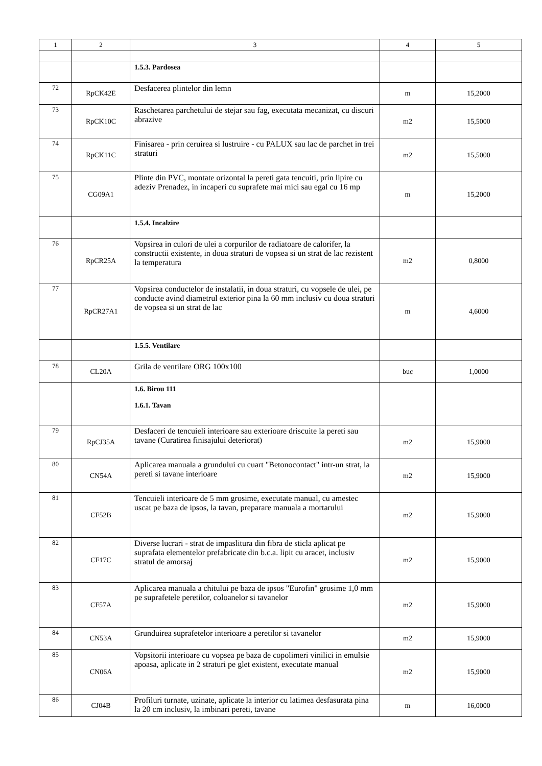| 1 | 2 | 3 | 4 | 5 |
| --- | --- | --- | --- | --- |
| | | 1.5.3. Pardosea | | |
| 72 | RpCK42E | Desfacerea plintelor din lemn | m | 15,2000 |
| 73 | RpCK10C | Raschetarea parchetului de stejar sau fag, executata mecanizat, cu discuri abrazive | m2 | 15,5000 |
| 74 | RpCK11C | Finisarea - prin ceruirea si lustruire - cu PALUX sau lac de parchet in trei straturi | m2 | 15,5000 |
| 75 | CG09A1 | Plinte din PVC, montate orizontal la pereti gata tencuiti, prin lipire cu adeziv Prenadez, in incaperi cu suprafete mai mici sau egal cu 16 mp | m | 15,2000 |
| | | 1.5.4. Incalzire | | |
| 76 | RpCR25A | Vopsirea in culori de ulei a corpurilor de radiatoare de calorifer, la constructii existente, in doua straturi de vopsea si un strat de lac rezistent la temperatura | m2 | 0,8000 |
| 77 | RpCR27A1 | Vopsirea conductelor de instalatii, in doua straturi, cu vopsele de ulei, pe conducte avind diametrul exterior pina la 60 mm inclusiv cu doua straturi de vopsea si un strat de lac | m | 4,6000 |
| | | 1.5.5. Ventilare | | |
| 78 | CL20A | Grila de ventilare ORG 100x100 | buc | 1,0000 |
| | | 1.6. Birou 111 1.6.1. Tavan | | |
| 79 | RpCJ35A | Desfaceri de tencuieli interioare sau exterioare driscuite la pereti sau tavane (Curatirea finisajului deteriorat) | m2 | 15,9000 |
| 80 | CN54A | Aplicarea manuala a grundului cu cuart "Betonocontact" intr-un strat, la pereti si tavane interioare | m2 | 15,9000 |
| 81 | CF52B | Tencuieli interioare de 5 mm grosime, executate manual, cu amestec uscat pe baza de ipsos, la tavan, preparare manuala a mortarului | m2 | 15,9000 |
| 82 | CF17C | Diverse lucrari - strat de impaslitura din fibra de sticla aplicat pe suprafata elementelor prefabricate din b.c.a. lipit cu aracet, inclusiv stratul de amorsaj | m2 | 15,9000 |
| 83 | CF57A | Aplicarea manuala a chitului pe baza de ipsos "Eurofin" grosime 1,0 mm pe suprafetele peretilor, coloanelor si tavanelor | m2 | 15,9000 |
| 84 | CN53A | Grunduirea suprafetelor interioare a peretilor si tavanelor | m2 | 15,9000 |
| 85 | CN06A | Vopsitorii interioare cu vopsea pe baza de copolimeri vinilici in emulsie apoasa, aplicate in 2 straturi pe glet existent, executate manual | m2 | 15,9000 |
| 86 | CJ04B | Profiluri turnate, uzinate, aplicate la interior cu latimea desfasurata pina la 20 cm inclusiv, la imbinari pereti, tavane | m | 16,0000 |